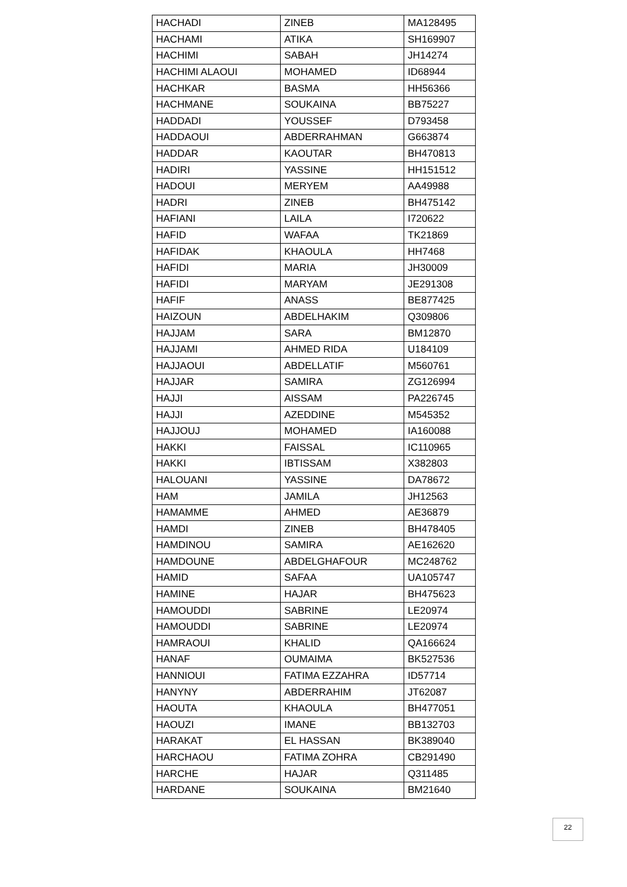| HACHADI | ZINEB | MA128495 |
| HACHAMI | ATIKA | SH169907 |
| HACHIMI | SABAH | JH14274 |
| HACHIMI ALAOUI | MOHAMED | ID68944 |
| HACHKAR | BASMA | HH56366 |
| HACHMANE | SOUKAINA | BB75227 |
| HADDADI | YOUSSEF | D793458 |
| HADDAOUI | ABDERRAHMAN | G663874 |
| HADDAR | KAOUTAR | BH470813 |
| HADIRI | YASSINE | HH151512 |
| HADOUI | MERYEM | AA49988 |
| HADRI | ZINEB | BH475142 |
| HAFIANI | LAILA | I720622 |
| HAFID | WAFAA | TK21869 |
| HAFIDAK | KHAOULA | HH7468 |
| HAFIDI | MARIA | JH30009 |
| HAFIDI | MARYAM | JE291308 |
| HAFIF | ANASS | BE877425 |
| HAIZOUN | ABDELHAKIM | Q309806 |
| HAJJAM | SARA | BM12870 |
| HAJJAMI | AHMED RIDA | U184109 |
| HAJJAOUI | ABDELLATIF | M560761 |
| HAJJAR | SAMIRA | ZG126994 |
| HAJJI | AISSAM | PA226745 |
| HAJJI | AZEDDINE | M545352 |
| HAJJOUJ | MOHAMED | IA160088 |
| HAKKI | FAISSAL | IC110965 |
| HAKKI | IBTISSAM | X382803 |
| HALOUANI | YASSINE | DA78672 |
| HAM | JAMILA | JH12563 |
| HAMAMME | AHMED | AE36879 |
| HAMDI | ZINEB | BH478405 |
| HAMDINOU | SAMIRA | AE162620 |
| HAMDOUNE | ABDELGHAFOUR | MC248762 |
| HAMID | SAFAA | UA105747 |
| HAMINE | HAJAR | BH475623 |
| HAMOUDDI | SABRINE | LE20974 |
| HAMOUDDI | SABRINE | LE20974 |
| HAMRAOUI | KHALID | QA166624 |
| HANAF | OUMAIMA | BK527536 |
| HANNIOUI | FATIMA EZZAHRA | ID57714 |
| HANYNY | ABDERRAHIM | JT62087 |
| HAOUTA | KHAOULA | BH477051 |
| HAOUZI | IMANE | BB132703 |
| HARAKAT | EL HASSAN | BK389040 |
| HARCHAOU | FATIMA ZOHRA | CB291490 |
| HARCHE | HAJAR | Q311485 |
| HARDANE | SOUKAINA | BM21640 |
22